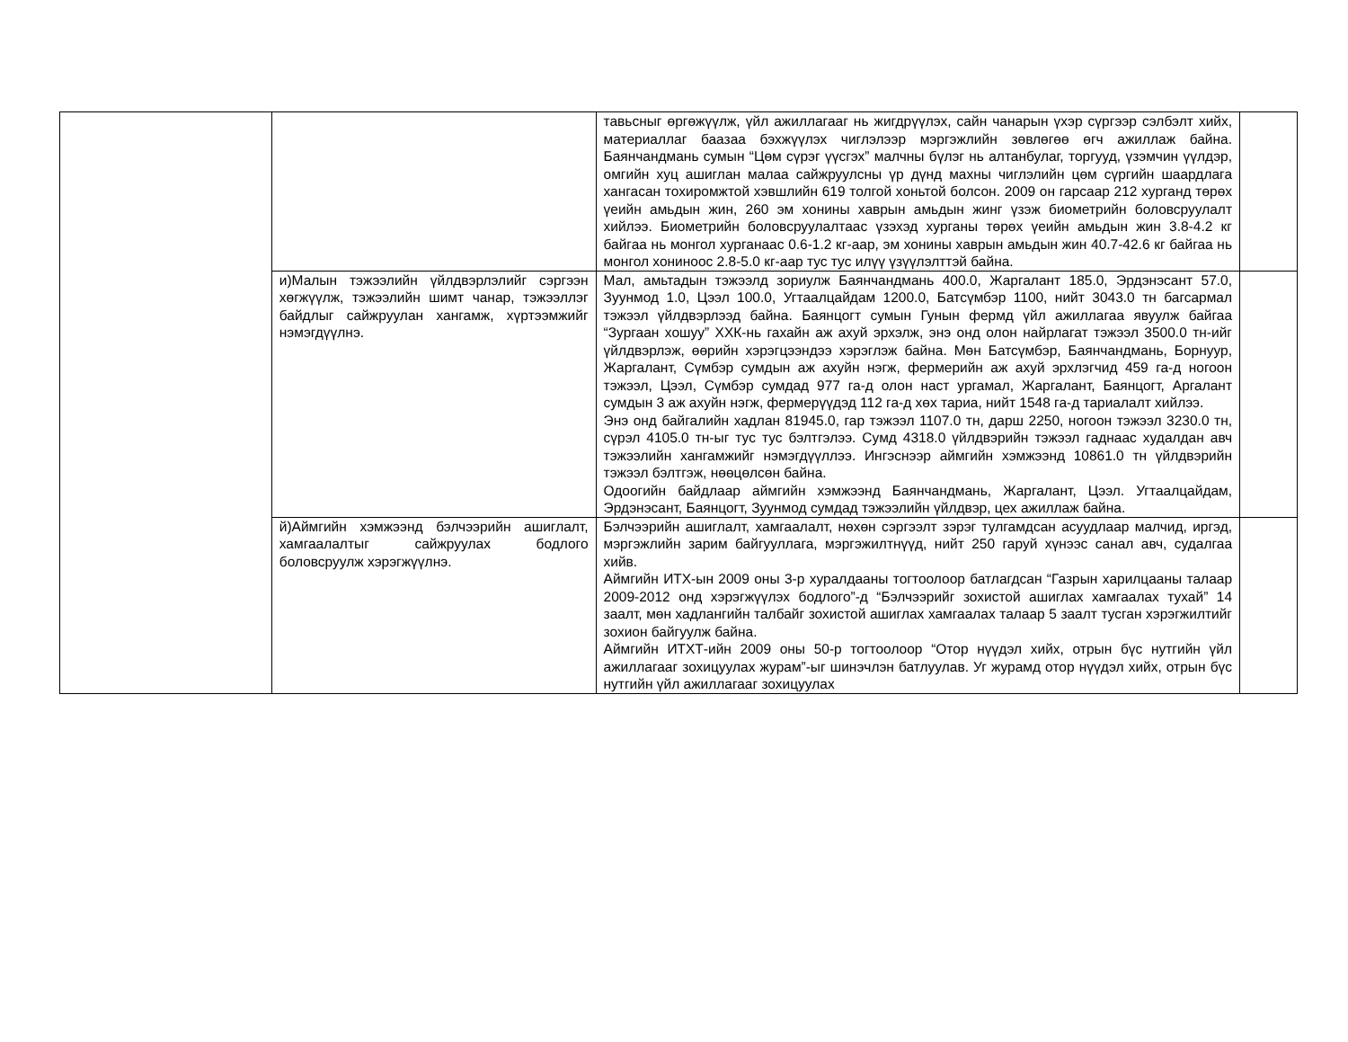| | | тавьсныг өргөжүүлж, үйл ажиллагааг нь жигдрүүлэх, сайн чанарын үхэр сүргээр сэлбэлт хийх, материаллаг баазаа бэхжүүлэх чиглэлээр мэргэжлийн зөвлөгөө өгч ажиллаж байна. Баянчандмань сумын “Цөм сүрэг үүсгэх” малчны бүлэг нь алтанбулаг, торгууд, үзэмчин үүлдэр, омгийн хуц ашиглан малаа сайжруулсны үр дүнд махны чиглэлийн цөм сүргийн шаардлага хангасан тохиромжтой хэвшлийн 619 толгой хоньтой болсон. 2009 он гарсаар 212 хурганд төрөх үеийн амьдын жин, 260 эм хонины хаврын амьдын жинг үзэж биометрийн боловсруулалт хийлээ. Биометрийн боловсруулалтаас үзэхэд хурганы төрөх үеийн амьдын жин 3.8-4.2 кг байгаа нь монгол хурганаас 0.6-1.2 кг-аар, эм хонины хаврын амьдын жин 40.7-42.6 кг байгаа нь монгол хониноос 2.8-5.0 кг-аар тус тус илүү үзүүлэлттэй байна. | |
| | и)Малын тэжээлийн үйлдвэрлэлийг сэргээн хөгжүүлж, тэжээлийн шимт чанар, тэжээллэг байдлыг сайжруулан хангамж, хүртээмжийг нэмэгдүүлнэ. | Мал, амьтадын тэжээлд зориулж Баянчандмань 400.0, Жаргалант 185.0, Эрдэнэсант 57.0, Зуунмод 1.0, Цээл 100.0, Угтаалцайдам 1200.0, Батсүмбэр 1100, нийт 3043.0 тн багсармал тэжээл үйлдвэрлээд байна. Баянцогт сумын Гунын фермд үйл ажиллагаа явуулж байгаа “Зургаан хошуу” ХХК-нь гахайн аж ахуй эрхэлж, энэ онд олон найрлагат тэжээл 3500.0 тн-ийг үйлдвэрлэж, өөрийн хэрэгцээндээ хэрэглэж байна. Мөн Батсүмбэр, Баянчандмань, Борнуур, Жаргалант, Сүмбэр сумдын аж ахуйн нэгж, фермерийн аж ахуй эрхлэгчид 459 га-д ногоон тэжээл, Цээл, Сүмбэр сумдад 977 га-д олон наст ургамал, Жаргалант, Баянцогт, Аргалант сумдын 3 аж ахуйн нэгж, фермерүүдэд 112 га-д хөх тариа, нийт 1548 га-д тариалалт хийлээ. Энэ онд байгалийн хадлан 81945.0, гар тэжээл 1107.0 тн, дарш 2250, ногоон тэжээл 3230.0 тн, сүрэл 4105.0 тн-ыг тус тус бэлтгэлээ. Сумд 4318.0 үйлдвэрийн тэжээл гаднаас худалдан авч тэжээлийн хангамжийг нэмэгдүүллээ. Ингэснээр аймгийн хэмжээнд 10861.0 тн үйлдвэрийн тэжээл бэлтгэж, нөөцөлсөн байна. Одоогийн байдлаар аймгийн хэмжээнд Баянчандмань, Жаргалант, Цээл. Угтаалцайдам, Эрдэнэсант, Баянцогт, Зуунмод сумдад тэжээлийн үйлдвэр, цех ажиллаж байна. | |
| | й)Аймгийн хэмжээнд бэлчээрийн ашиглалт, хамгаалалтыг сайжруулах бодлого боловсруулж хэрэгжүүлнэ. | Бэлчээрийн ашиглалт, хамгаалалт, нөхөн сэргээлт зэрэг тулгамдсан асуудлаар малчид, иргэд, мэргэжлийн зарим байгууллага, мэргэжилтнүүд, нийт 250 гаруй хүнээс санал авч, судалгаа хийв. Аймгийн ИТХ-ын 2009 оны 3-р хуралдааны тогтоолоор батлагдсан “Газрын харилцааны талаар 2009-2012 онд хэрэгжүүлэх бодлого”-д “Бэлчээрийг зохистой ашиглах хамгаалах тухай” 14 заалт, мөн хадлангийн талбайг зохистой ашиглах хамгаалах талаар 5 заалт тусган хэрэгжилтийг зохион байгуулж байна. Аймгийн ИТХТ-ийн 2009 оны 50-р тогтоолоор “Отор нүүдэл хийх, отрын бүс нутгийн үйл ажиллагааг зохицуулах журам”-ыг шинэчлэн батлуулав. Уг журамд отор нүүдэл хийх, отрын бүс нутгийн үйл ажиллагааг зохицуулах | |